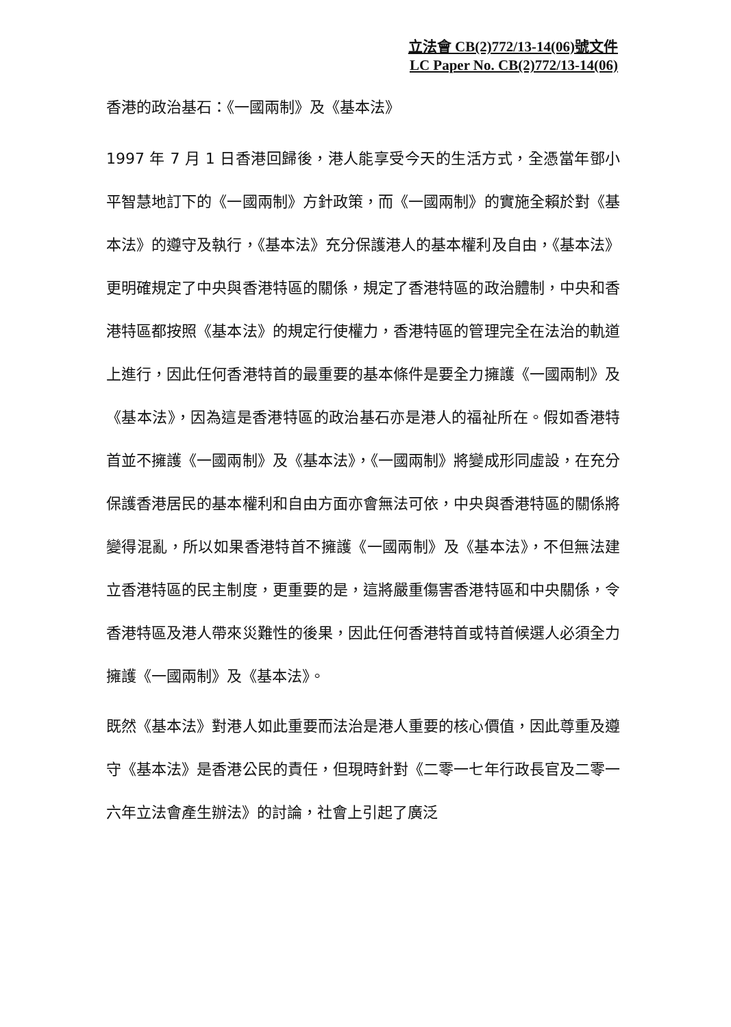立法會 CB(2)772/13-14(06)號文件
LC Paper No. CB(2)772/13-14(06)
香港的政治基石：《一國兩制》及《基本法》
1997 年 7 月 1 日香港回歸後，港人能享受今天的生活方式，全憑當年鄧小平智慧地訂下的《一國兩制》方針政策，而《一國兩制》的實施全賴於對《基本法》的遵守及執行，《基本法》充分保護港人的基本權利及自由，《基本法》更明確規定了中央與香港特區的關係，規定了香港特區的政治體制，中央和香港特區都按照《基本法》的規定行使權力，香港特區的管理完全在法治的軌道上進行，因此任何香港特首的最重要的基本條件是要全力擁護《一國兩制》及《基本法》，因為這是香港特區的政治基石亦是港人的福祉所在。假如香港特首並不擁護《一國兩制》及《基本法》，《一國兩制》將變成形同虛設，在充分保護香港居民的基本權利和自由方面亦會無法可依，中央與香港特區的關係將變得混亂，所以如果香港特首不擁護《一國兩制》及《基本法》，不但無法建立香港特區的民主制度，更重要的是，這將嚴重傷害香港特區和中央關係，令香港特區及港人帶來災難性的後果，因此任何香港特首或特首候選人必須全力擁護《一國兩制》及《基本法》。
既然《基本法》對港人如此重要而法治是港人重要的核心價值，因此尊重及遵守《基本法》是香港公民的責任，但現時針對《二零一七年行政長官及二零一六年立法會產生辦法》的討論，社會上引起了廣泛